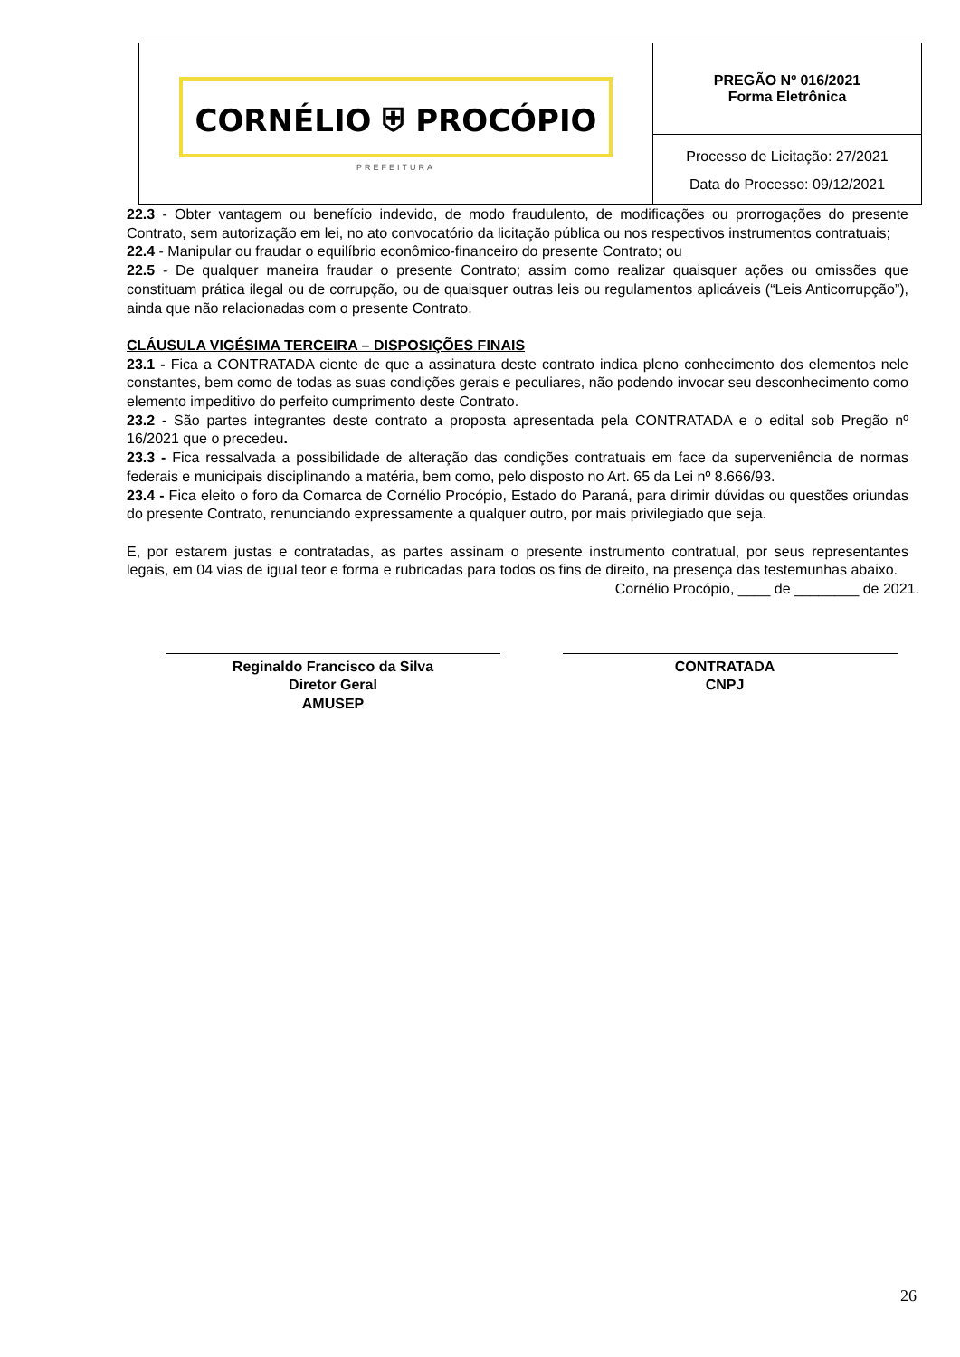| CORNÉLIO ⛨ PROCÓPIO PREFEITURA | PREGÃO Nº 016/2021 Forma Eletrônica |
| | Processo de Licitação: 27/2021 Data do Processo: 09/12/2021 |
22.3 - Obter vantagem ou benefício indevido, de modo fraudulento, de modificações ou prorrogações do presente Contrato, sem autorização em lei, no ato convocatório da licitação pública ou nos respectivos instrumentos contratuais;
22.4 - Manipular ou fraudar o equilíbrio econômico-financeiro do presente Contrato; ou
22.5 - De qualquer maneira fraudar o presente Contrato; assim como realizar quaisquer ações ou omissões que constituam prática ilegal ou de corrupção, ou de quaisquer outras leis ou regulamentos aplicáveis (“Leis Anticorrupção”), ainda que não relacionadas com o presente Contrato.
CLÁUSULA VIGÉSIMA TERCEIRA – DISPOSIÇÕES FINAIS
23.1 - Fica a CONTRATADA ciente de que a assinatura deste contrato indica pleno conhecimento dos elementos nele constantes, bem como de todas as suas condições gerais e peculiares, não podendo invocar seu desconhecimento como elemento impeditivo do perfeito cumprimento deste Contrato.
23.2 - São partes integrantes deste contrato a proposta apresentada pela CONTRATADA e o edital sob Pregão nº 16/2021 que o precedeu.
23.3 - Fica ressalvada a possibilidade de alteração das condições contratuais em face da superveniência de normas federais e municipais disciplinando a matéria, bem como, pelo disposto no Art. 65 da Lei nº 8.666/93.
23.4 - Fica eleito o foro da Comarca de Cornélio Procópio, Estado do Paraná, para dirimir dúvidas ou questões oriundas do presente Contrato, renunciando expressamente a qualquer outro, por mais privilegiado que seja.
E, por estarem justas e contratadas, as partes assinam o presente instrumento contratual, por seus representantes legais, em 04 vias de igual teor e forma e rubricadas para todos os fins de direito, na presença das testemunhas abaixo.
Cornélio Procópio, ____ de ________ de 2021.
Reginaldo Francisco da Silva
Diretor Geral
AMUSEP
CONTRATADA
CNPJ
26